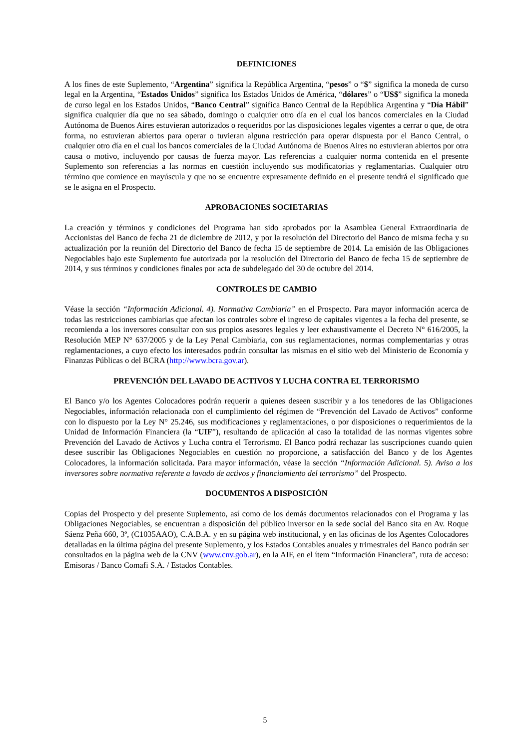DEFINICIONES
A los fines de este Suplemento, “Argentina” significa la República Argentina, “pesos” o “$” significa la moneda de curso legal en la Argentina, “Estados Unidos” significa los Estados Unidos de América, “dólares” o “US$” significa la moneda de curso legal en los Estados Unidos, “Banco Central” significa Banco Central de la República Argentina y “Día Hábil” significa cualquier día que no sea sábado, domingo o cualquier otro día en el cual los bancos comerciales en la Ciudad Autónoma de Buenos Aires estuvieran autorizados o requeridos por las disposiciones legales vigentes a cerrar o que, de otra forma, no estuvieran abiertos para operar o tuvieran alguna restricción para operar dispuesta por el Banco Central, o cualquier otro día en el cual los bancos comerciales de la Ciudad Autónoma de Buenos Aires no estuvieran abiertos por otra causa o motivo, incluyendo por causas de fuerza mayor. Las referencias a cualquier norma contenida en el presente Suplemento son referencias a las normas en cuestión incluyendo sus modificatorias y reglamentarias. Cualquier otro término que comience en mayúscula y que no se encuentre expresamente definido en el presente tendrá el significado que se le asigna en el Prospecto.
APROBACIONES SOCIETARIAS
La creación y términos y condiciones del Programa han sido aprobados por la Asamblea General Extraordinaria de Accionistas del Banco de fecha 21 de diciembre de 2012, y por la resolución del Directorio del Banco de misma fecha y su actualización por la reunión del Directorio del Banco de fecha 15 de septiembre de 2014. La emisión de las Obligaciones Negociables bajo este Suplemento fue autorizada por la resolución del Directorio del Banco de fecha 15 de septiembre de 2014, y sus términos y condiciones finales por acta de subdelegado del 30 de octubre del 2014.
CONTROLES DE CAMBIO
Véase la sección “Información Adicional. 4). Normativa Cambiaria” en el Prospecto. Para mayor información acerca de todas las restricciones cambiarias que afectan los controles sobre el ingreso de capitales vigentes a la fecha del presente, se recomienda a los inversores consultar con sus propios asesores legales y leer exhaustivamente el Decreto N° 616/2005, la Resolución MEP N° 637/2005 y de la Ley Penal Cambiaria, con sus reglamentaciones, normas complementarias y otras reglamentaciones, a cuyo efecto los interesados podrán consultar las mismas en el sitio web del Ministerio de Economía y Finanzas Públicas o del BCRA (http://www.bcra.gov.ar).
PREVENCIÓN DEL LAVADO DE ACTIVOS Y LUCHA CONTRA EL TERRORISMO
El Banco y/o los Agentes Colocadores podrán requerir a quienes deseen suscribir y a los tenedores de las Obligaciones Negociables, información relacionada con el cumplimiento del régimen de “Prevención del Lavado de Activos” conforme con lo dispuesto por la Ley N° 25.246, sus modificaciones y reglamentaciones, o por disposiciones o requerimientos de la Unidad de Información Financiera (la “UIF”), resultando de aplicación al caso la totalidad de las normas vigentes sobre Prevención del Lavado de Activos y Lucha contra el Terrorismo. El Banco podrá rechazar las suscripciones cuando quien desee suscribir las Obligaciones Negociables en cuestión no proporcione, a satisfacción del Banco y de los Agentes Colocadores, la información solicitada. Para mayor información, véase la sección “Información Adicional. 5). Aviso a los inversores sobre normativa referente a lavado de activos y financiamiento del terrorismo” del Prospecto.
DOCUMENTOS A DISPOSICIÓN
Copias del Prospecto y del presente Suplemento, así como de los demás documentos relacionados con el Programa y las Obligaciones Negociables, se encuentran a disposición del público inversor en la sede social del Banco sita en Av. Roque Sáenz Peña 660, 3º, (C1035AAO), C.A.B.A. y en su página web institucional, y en las oficinas de los Agentes Colocadores detalladas en la última página del presente Suplemento, y los Estados Contables anuales y trimestrales del Banco podrán ser consultados en la página web de la CNV (www.cnv.gob.ar), en la AIF, en el ítem “Información Financiera”, ruta de acceso: Emisoras / Banco Comafi S.A. / Estados Contables.
5